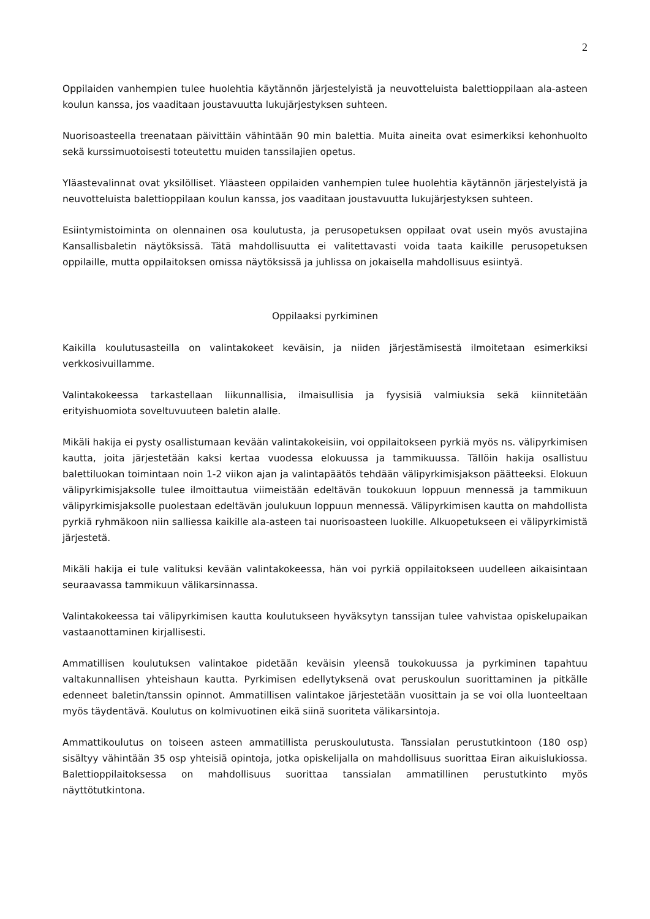2
Oppilaiden vanhempien tulee huolehtia käytännön järjestelyistä ja neuvotteluista balettioppilaan ala-asteen koulun kanssa, jos vaaditaan joustavuutta lukujärjestyksen suhteen.
Nuorisoasteella treenataan päivittäin vähintään 90 min balettia. Muita aineita ovat esimerkiksi kehonhuolto sekä kurssimuotoisesti toteutettu muiden tanssilajien opetus.
Yläastevalinnat ovat yksilölliset. Yläasteen oppilaiden vanhempien tulee huolehtia käytännön järjestelyistä ja neuvotteluista balettioppilaan koulun kanssa, jos vaaditaan joustavuutta lukujärjestyksen suhteen.
Esiintymistoiminta on olennainen osa koulutusta, ja perusopetuksen oppilaat ovat usein myös avustajina Kansallisbaletin näytöksissä. Tätä mahdollisuutta ei valitettavasti voida taata kaikille perusopetuksen oppilaille, mutta oppilaitoksen omissa näytöksissä ja juhlissa on jokaisella mahdollisuus esiintyä.
Oppilaaksi pyrkiminen
Kaikilla koulutusasteilla on valintakokeet keväisin, ja niiden järjestämisestä ilmoitetaan esimerkiksi verkkosivuillamme.
Valintakokeessa tarkastellaan liikunnallisia, ilmaisullisia ja fyysisiä valmiuksia sekä kiinnitetään erityishuomiota soveltuvuuteen baletin alalle.
Mikäli hakija ei pysty osallistumaan kevään valintakokeisiin, voi oppilaitokseen pyrkiä myös ns. välipyrkimisen kautta, joita järjestetään kaksi kertaa vuodessa elokuussa ja tammikuussa. Tällöin hakija osallistuu balettiluokan toimintaan noin 1-2 viikon ajan ja valintapäätös tehdään välipyrkimisjakson päätteeksi. Elokuun välipyrkimisjaksolle tulee ilmoittautua viimeistään edeltävän toukokuun loppuun mennessä ja tammikuun välipyrkimisjaksolle puolestaan edeltävän joulukuun loppuun mennessä. Välipyrkimisen kautta on mahdollista pyrkiä ryhmäkoon niin salliessa kaikille ala-asteen tai nuorisoasteen luokille. Alkuopetukseen ei välipyrkimistä järjestetä.
Mikäli hakija ei tule valituksi kevään valintakokeessa, hän voi pyrkiä oppilaitokseen uudelleen aikaisintaan seuraavassa tammikuun välikarsinnassa.
Valintakokeessa tai välipyrkimisen kautta koulutukseen hyväksytyn tanssijan tulee vahvistaa opiskelupaikan vastaanottaminen kirjallisesti.
Ammatillisen koulutuksen valintakoe pidetään keväisin yleensä toukokuussa ja pyrkiminen tapahtuu valtakunnallisen yhteishaun kautta. Pyrkimisen edellytyksenä ovat peruskoulun suorittaminen ja pitkälle edenneet baletin/tanssin opinnot. Ammatillisen valintakoe järjestetään vuosittain ja se voi olla luonteeltaan myös täydentävä. Koulutus on kolmivuotinen eikä siinä suoriteta välikarsintoja.
Ammattikoulutus on toiseen asteen ammatillista peruskoulutusta. Tanssialan perustutkintoon (180 osp) sisältyy vähintään 35 osp yhteisiä opintoja, jotka opiskelijalla on mahdollisuus suorittaa Eiran aikuislukiossa. Balettioppilaitoksessa on mahdollisuus suorittaa tanssialan ammatillinen perustutkinto myös näyttötutkintona.